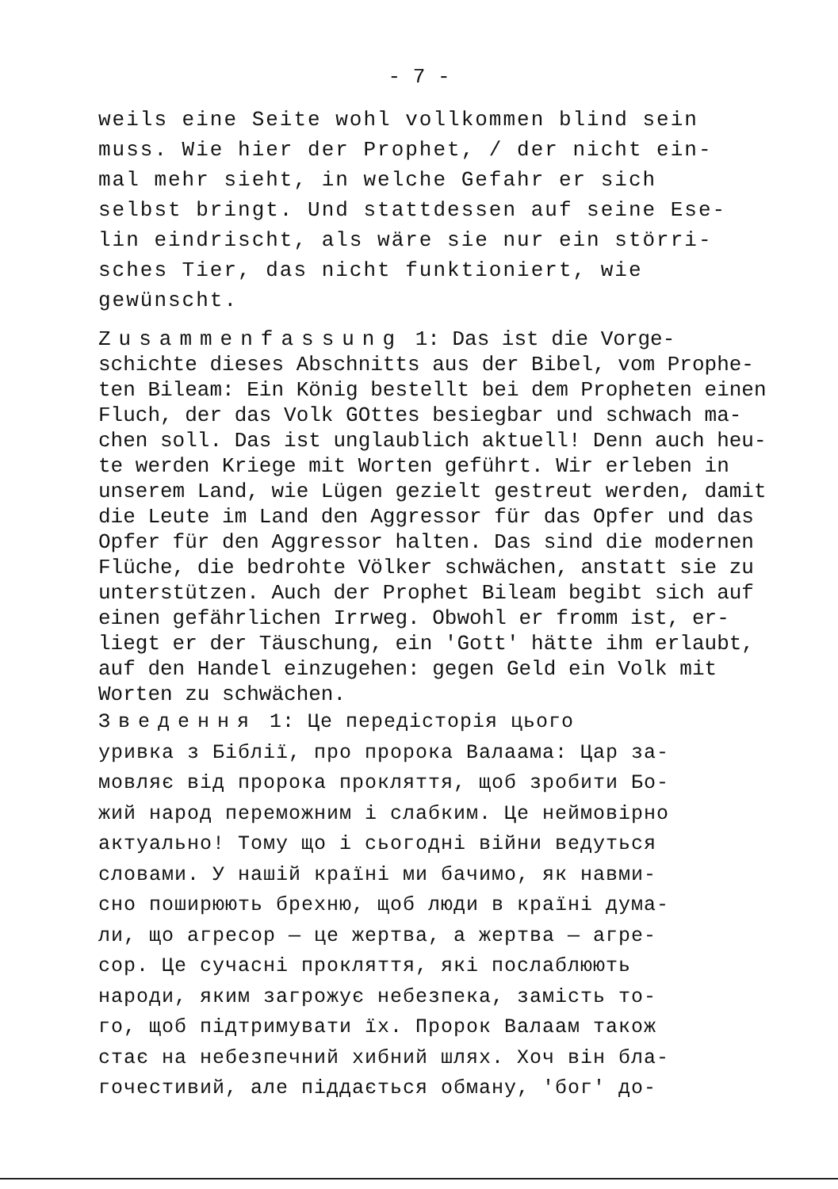- 7 -
weils eine Seite wohl vollkommen blind sein
muss. Wie hier der Prophet, / der nicht ein-
mal mehr sieht, in welche Gefahr er sich
selbst bringt. Und stattdessen auf seine Ese-
lin eindrischt, als wäre sie nur ein störri-
sches Tier, das nicht funktioniert, wie
gewünscht.
Zusammenfassung 1: Das ist die Vorge-
schichte dieses Abschnitts aus der Bibel, vom Prophe-
ten Bileam: Ein König bestellt bei dem Propheten einen
Fluch, der das Volk GOttes besiegbar und schwach ma-
chen soll. Das ist unglaublich aktuell! Denn auch heu-
te werden Kriege mit Worten geführt. Wir erleben in
unserem Land, wie Lügen gezielt gestreut werden, damit
die Leute im Land den Aggressor für das Opfer und das
Opfer für den Aggressor halten. Das sind die modernen
Flüche, die bedrohte Völker schwächen, anstatt sie zu
unterstützen. Auch der Prophet Bileam begibt sich auf
einen gefährlichen Irrweg. Obwohl er fromm ist, er-
liegt er der Täuschung, ein 'Gott' hätte ihm erlaubt,
auf den Handel einzugehen: gegen Geld ein Volk mit
Worten zu schwächen.
Зведення 1: Це передісторія цього
уривка з Біблії, про пророка Валаама: Цар за-
мовляє від пророка прокляття, щоб зробити Бо-
жий народ переможним і слабким. Це неймовірно
актуально! Тому що і сьогодні війни ведуться
словами. У нашій країні ми бачимо, як навми-
сно поширюють брехню, щоб люди в країні дума-
ли, що агресор — це жертва, а жертва — агре-
сор. Це сучасні прокляття, які послаблюють
народи, яким загрожує небезпека, замість то-
го, щоб підтримувати їх. Пророк Валаам також
стає на небезпечний хибний шлях. Хоч він бла-
гочестивий, але піддається обману, 'бог' до-